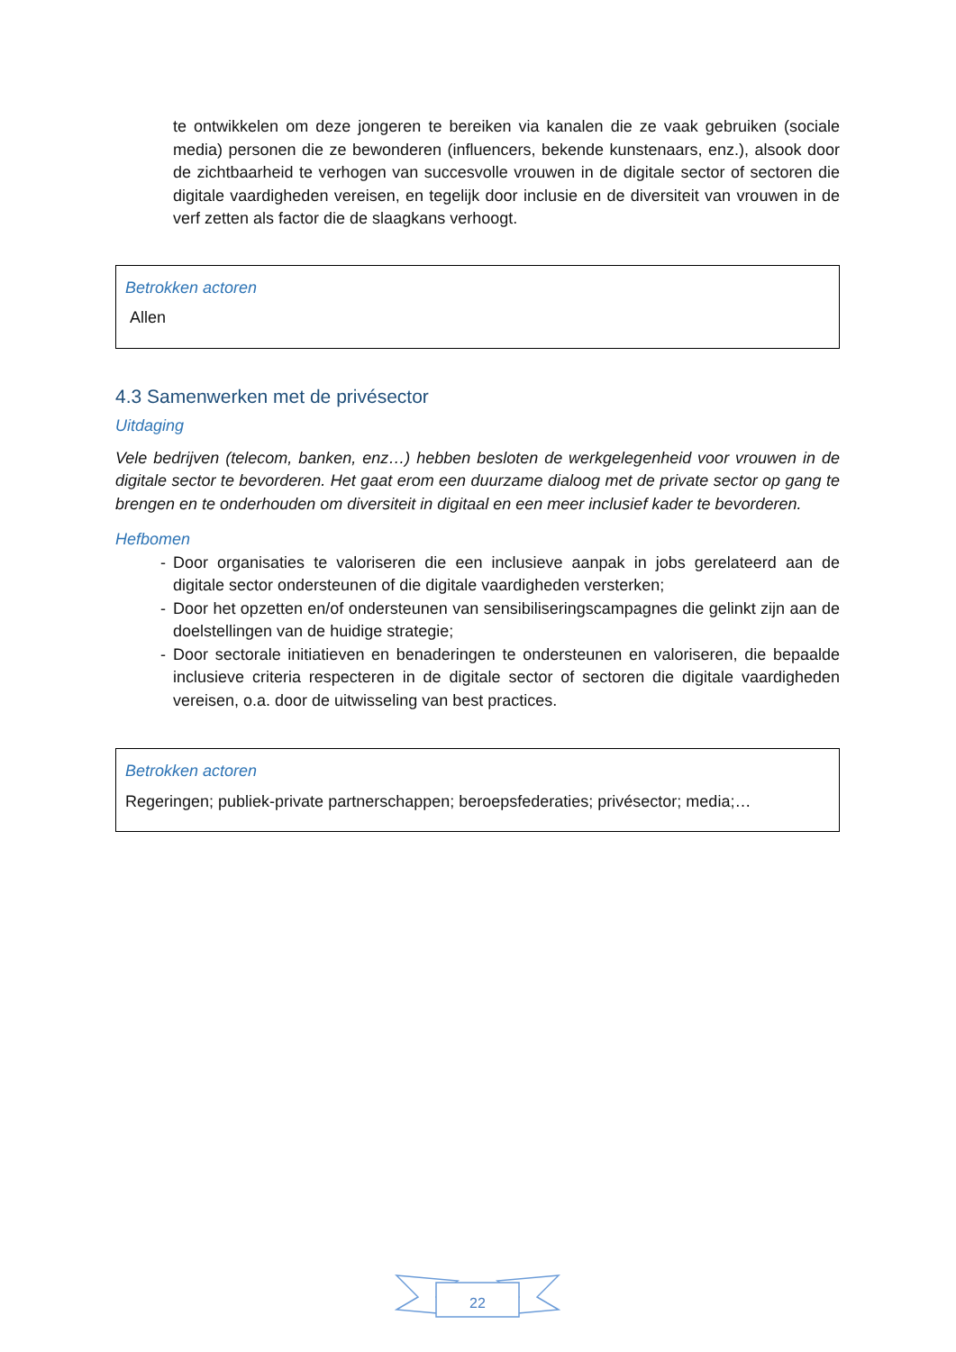te ontwikkelen om deze jongeren te bereiken via kanalen die ze vaak gebruiken (sociale media) personen die ze bewonderen (influencers, bekende kunstenaars, enz.), alsook door de zichtbaarheid te verhogen van succesvolle vrouwen in de digitale sector of sectoren die digitale vaardigheden vereisen, en tegelijk door inclusie en de diversiteit van vrouwen in de verf zetten als factor die de slaagkans verhoogt.
Betrokken actoren
Allen
4.3 Samenwerken met de privésector
Uitdaging
Vele bedrijven (telecom, banken, enz…) hebben besloten de werkgelegenheid voor vrouwen in de digitale sector te bevorderen. Het gaat erom een duurzame dialoog met de private sector op gang te brengen en te onderhouden om diversiteit in digitaal en een meer inclusief kader te bevorderen.
Hefbomen
- Door organisaties te valoriseren die een inclusieve aanpak in jobs gerelateerd aan de digitale sector ondersteunen of die digitale vaardigheden versterken;
- Door het opzetten en/of ondersteunen van sensibiliseringscampagnes die gelinkt zijn aan de doelstellingen van de huidige strategie;
- Door sectorale initiatieven en benaderingen te ondersteunen en valoriseren, die bepaalde inclusieve criteria respecteren in de digitale sector of sectoren die digitale vaardigheden vereisen, o.a. door de uitwisseling van best practices.
Betrokken actoren
Regeringen; publiek-private partnerschappen; beroepsfederaties; privésector; media;…
22